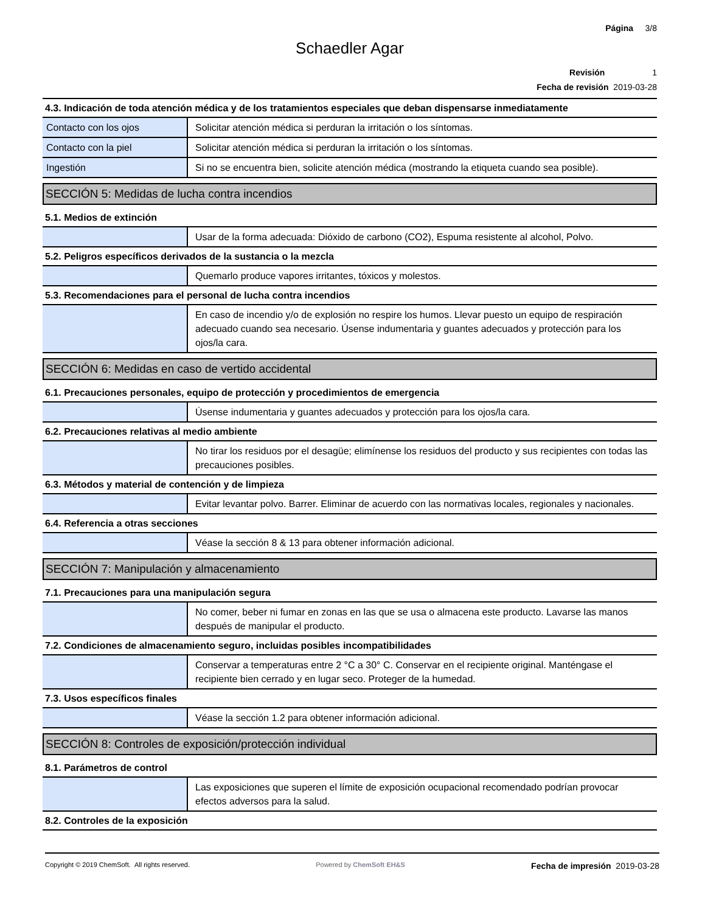Página 3/8
Schaedler Agar
Revisión 1
Fecha de revisión 2019-03-28
4.3. Indicación de toda atención médica y de los tratamientos especiales que deban dispensarse inmediatamente
| Contacto con los ojos | Solicitar atención médica si perduran la irritación o los síntomas. |
| Contacto con la piel | Solicitar atención médica si perduran la irritación o los síntomas. |
| Ingestión | Si no se encuentra bien, solicite atención médica (mostrando la etiqueta cuando sea posible). |
SECCIÓN 5: Medidas de lucha contra incendios
5.1. Medios de extinción
| | Usar de la forma adecuada: Dióxido de carbono (CO2), Espuma resistente al alcohol, Polvo. |
5.2. Peligros específicos derivados de la sustancia o la mezcla
| | Quemarlo produce vapores irritantes, tóxicos y molestos. |
5.3. Recomendaciones para el personal de lucha contra incendios
| | En caso de incendio y/o de explosión no respire los humos. Llevar puesto un equipo de respiración adecuado cuando sea necesario. Úsense indumentaria y guantes adecuados y protección para los ojos/la cara. |
SECCIÓN 6: Medidas en caso de vertido accidental
6.1. Precauciones personales, equipo de protección y procedimientos de emergencia
| | Úsense indumentaria y guantes adecuados y protección para los ojos/la cara. |
6.2. Precauciones relativas al medio ambiente
| | No tirar los residuos por el desagüe; elimínense los residuos del producto y sus recipientes con todas las precauciones posibles. |
6.3. Métodos y material de contención y de limpieza
| | Evitar levantar polvo. Barrer. Eliminar de acuerdo con las normativas locales, regionales y nacionales. |
6.4. Referencia a otras secciones
| | Véase la sección 8 & 13 para obtener información adicional. |
SECCIÓN 7: Manipulación y almacenamiento
7.1. Precauciones para una manipulación segura
| | No comer, beber ni fumar en zonas en las que se usa o almacena este producto. Lavarse las manos después de manipular el producto. |
7.2. Condiciones de almacenamiento seguro, incluidas posibles incompatibilidades
| | Conservar a temperaturas entre 2 °C a 30° C. Conservar en el recipiente original. Manténgase el recipiente bien cerrado y en lugar seco. Proteger de la humedad. |
7.3. Usos específicos finales
| | Véase la sección 1.2 para obtener información adicional. |
SECCIÓN 8: Controles de exposición/protección individual
8.1. Parámetros de control
| | Las exposiciones que superen el límite de exposición ocupacional recomendado podrían provocar efectos adversos para la salud. |
8.2. Controles de la exposición
Copyright © 2019 ChemSoft. All rights reserved. Powered by ChemSoft EH&S Fecha de impresión 2019-03-28